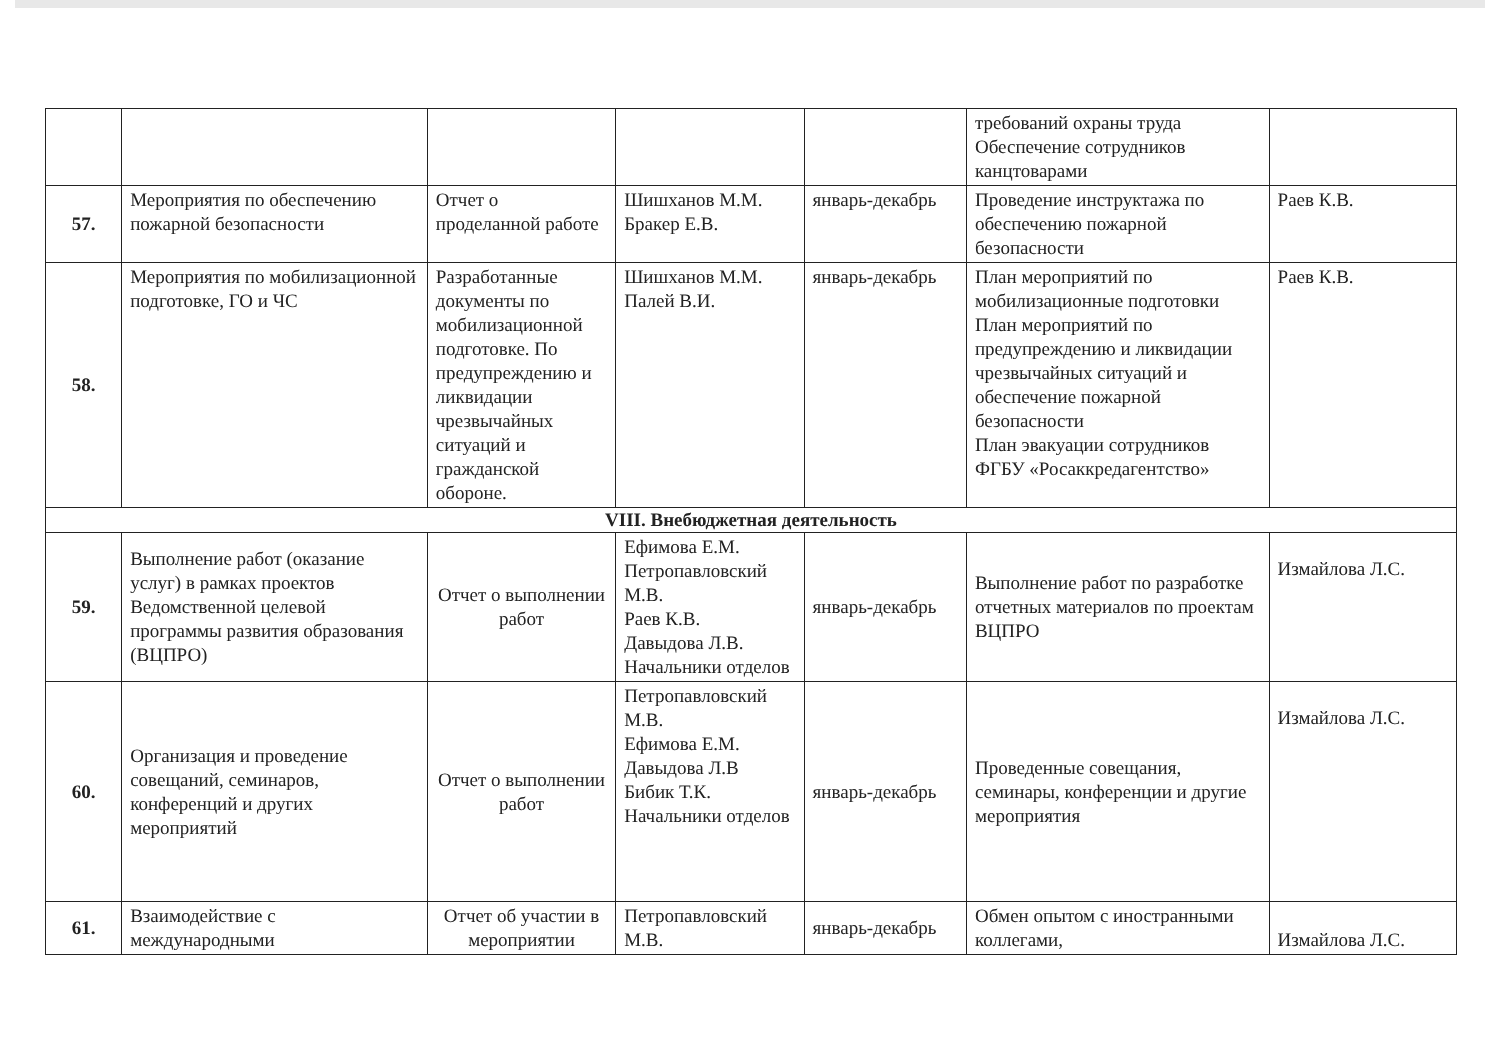| | | | | | требований охраны труда Обеспечение сотрудников канцтоварами | |
| 57. | Мероприятия по обеспечению пожарной безопасности | Отчет о проделанной работе | Шишханов М.М. Бракер Е.В. | январь-декабрь | Проведение инструктажа по обеспечению пожарной безопасности | Раев К.В. |
| 58. | Мероприятия по мобилизационной подготовке, ГО и ЧС | Разработанные документы по мобилизационной подготовке. По предупреждению и ликвидации чрезвычайных ситуаций и гражданской обороне. | Шишханов М.М. Палей В.И. | январь-декабрь | План мероприятий по мобилизационные подготовки План мероприятий по предупреждению и ликвидации чрезвычайных ситуаций и обеспечение пожарной безопасности План эвакуации сотрудников ФГБУ «Росаккредагентство» | Раев К.В. |
| VIII. Внебюджетная деятельность | | | | | | |
| 59. | Выполнение работ (оказание услуг) в рамках проектов Ведомственной целевой программы развития образования (ВЦПРО) | Отчет о выполнении работ | Ефимова Е.М. Петропавловский М.В. Раев К.В. Давыдова Л.В. Начальники отделов | январь-декабрь | Выполнение работ по разработке отчетных материалов по проектам ВЦПРО | Измайлова Л.С. |
| 60. | Организация и проведение совещаний, семинаров, конференций и других мероприятий | Отчет о выполнении работ | Петропавловский М.В. Ефимова Е.М. Давыдова Л.В Бибик Т.К. Начальники отделов | январь-декабрь | Проведенные совещания, семинары, конференции и другие мероприятия | Измайлова Л.С. |
| 61. | Взаимодействие с международными | Отчет об участии в мероприятии | Петропавловский М.В. | январь-декабрь | Обмен опытом с иностранными коллегами, | Измайлова Л.С. |